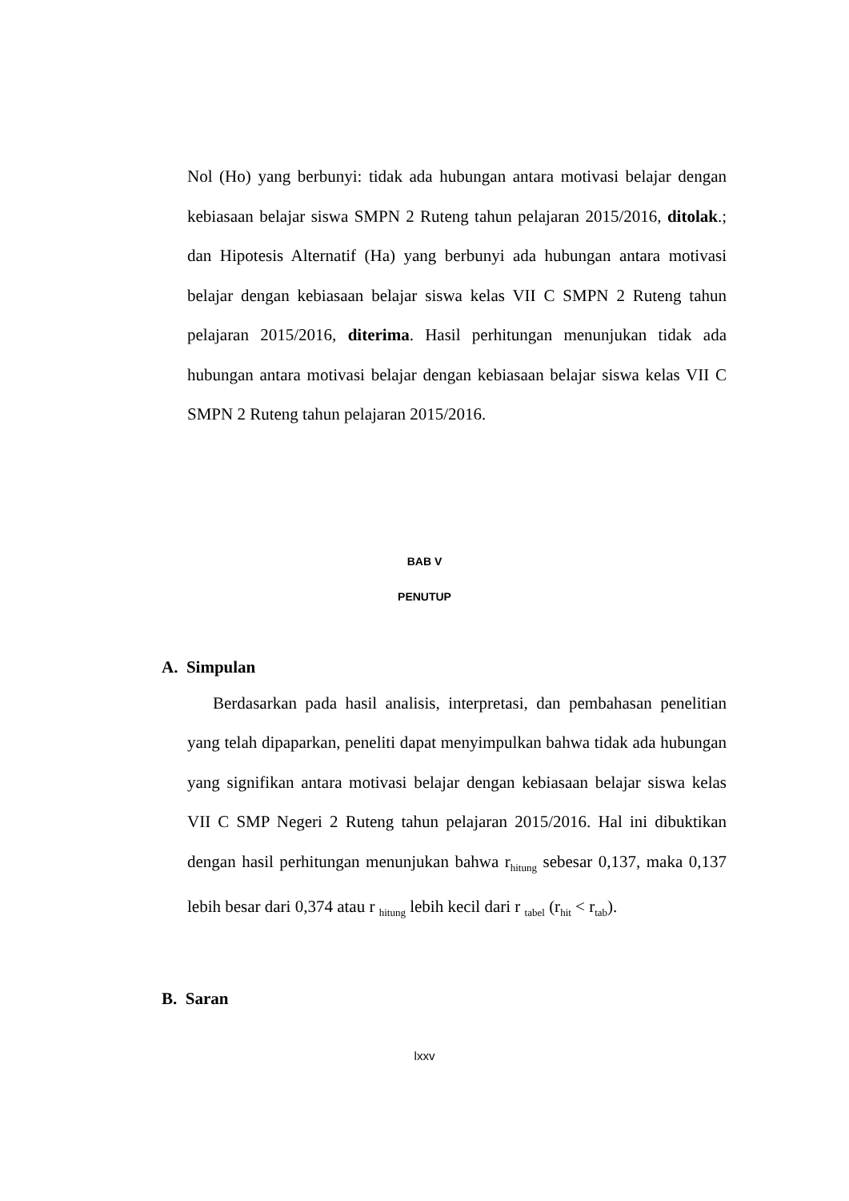Nol (Ho) yang berbunyi: tidak ada hubungan antara motivasi belajar dengan kebiasaan belajar siswa SMPN 2 Ruteng tahun pelajaran 2015/2016, ditolak.; dan Hipotesis Alternatif (Ha) yang berbunyi ada hubungan antara motivasi belajar dengan kebiasaan belajar siswa kelas VII C SMPN 2 Ruteng tahun pelajaran 2015/2016, diterima. Hasil perhitungan menunjukan tidak ada hubungan antara motivasi belajar dengan kebiasaan belajar siswa kelas VII C SMPN 2 Ruteng tahun pelajaran 2015/2016.
BAB V
PENUTUP
A. Simpulan
Berdasarkan pada hasil analisis, interpretasi, dan pembahasan penelitian yang telah dipaparkan, peneliti dapat menyimpulkan bahwa tidak ada hubungan yang signifikan antara motivasi belajar dengan kebiasaan belajar siswa kelas VII C SMP Negeri 2 Ruteng tahun pelajaran 2015/2016. Hal ini dibuktikan dengan hasil perhitungan menunjukan bahwa r<sub>hitung</sub> sebesar 0,137, maka 0,137 lebih besar dari 0,374 atau r <sub>hitung</sub> lebih kecil dari r <sub>tabel</sub> (r<sub>hit</sub> < r<sub>tab</sub>).
B. Saran
lxxv